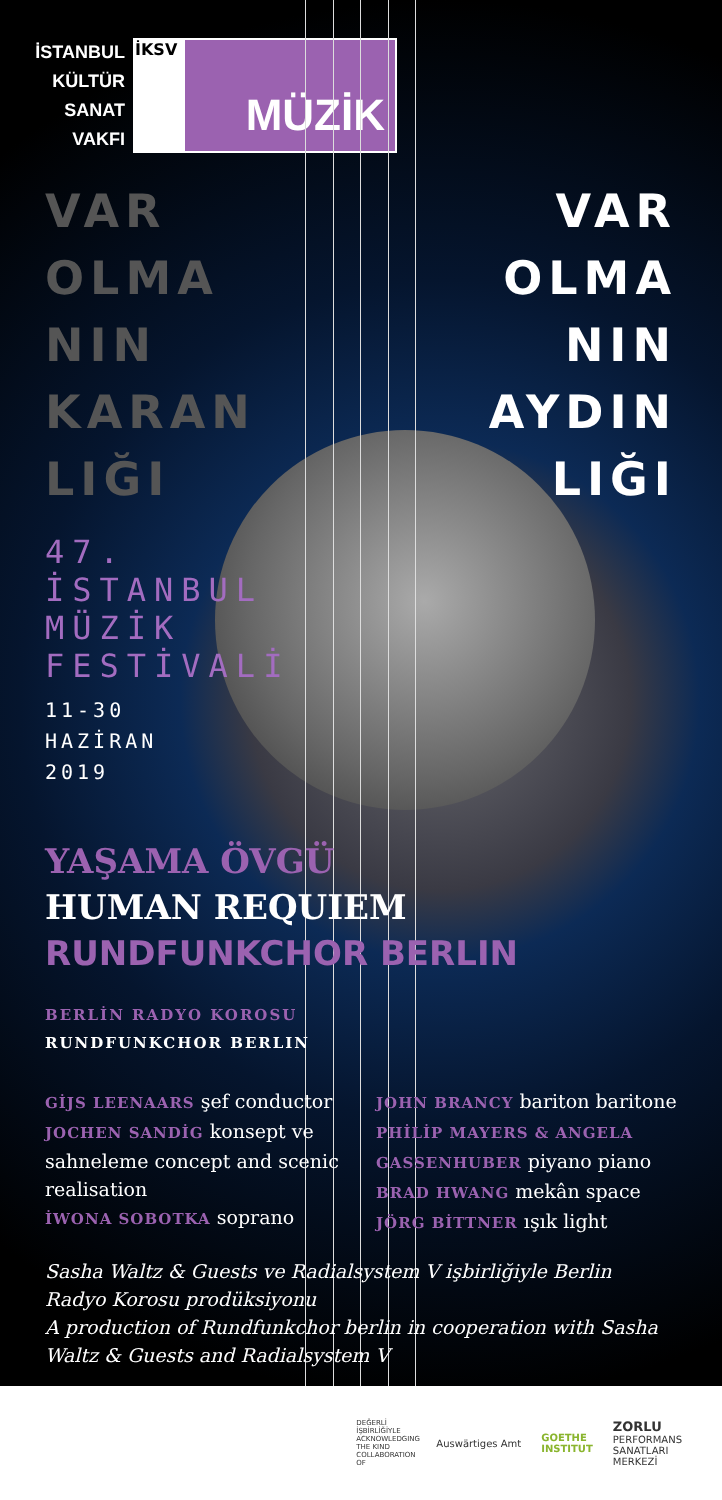İSTANBUL
KÜLTÜR
SANAT
VAKFI
İKSV
MÜZİK
VAR
OLMA
NIN
KARAN
LIĞI
VAR
OLMA
NIN
AYDIN
LIĞI
47.
İSTANBUL
MÜZİK
FESTİVALİ
11-30
HAZİRAN
2019
YAŞAMA ÖVGÜ
HUMAN REQUIEM
RUNDFUNKCHOR BERLIN
BERLİN RADYO KOROSU
RUNDFUNKCHOR BERLIN
GİJS LEENAARS şef conductor
JOCHEN SANDİG konsept ve sahneleme concept and scenic realisation
İWONA SOBOTKA soprano
JOHN BRANCY bariton baritone
PHİLİP MAYERS & ANGELA GASSENHUBER piyano piano
BRAD HWANG mekân space
JÖRG BİTTNER ışık light
Sasha Waltz & Guests ve Radialsystem V işbirliğiyle Berlin Radyo Korosu prodüksiyonu
A production of Rundfunkchor berlin in cooperation with Sasha Waltz & Guests and Radialsystem V
DEĞERLİ İŞBİRLİĞİYLE ACKNOWLEDGING THE KIND COLLABORATION OF
Auswärtiges Amt
GOETHE
INSTITUT
ZORLU
PERFORMANS
SANATLARI
MERKEZİ